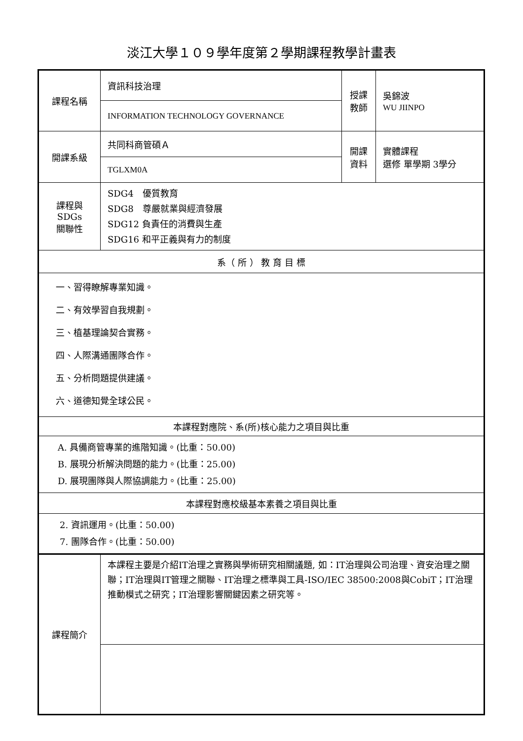淡江大學１０９學年度第２學期課程教學計畫表
| 課程名稱 | 資訊科技治理 | 授課 教師 | 吳錦波 WU JIINPO |
| | INFORMATION TECHNOLOGY GOVERNANCE | | |
| 開課系級 | 共同科商管碩Ａ | 開課 資料 | 實體課程 選修 單學期 3學分 |
| | TGLXM0A | | |
| 課程與SDGs 關聯性 | SDG4 優質教育 SDG8 尊嚴就業與經濟發展 SDG12 負責任的消費與生產 SDG16 和平正義與有力的制度 | | |
| 系（ 所 ） 教 育 目 標 | | | |
| 一、習得瞭解專業知識。 二、有效學習自我規劃。 三、植基理論契合實務。 四、人際溝通團隊合作。 五、分析問題提供建議。 六、道德知覺全球公民。 | | | |
| 本課程對應院、系(所)核心能力之項目與比重 | | | |
| A. 具備商管專業的進階知識。(比重：50.00) B. 展現分析解決問題的能力。(比重：25.00) D. 展現團隊與人際協調能力。(比重：25.00) | | | |
| 本課程對應校級基本素養之項目與比重 | | | |
| 2. 資訊運用。(比重：50.00) 7. 團隊合作。(比重：50.00) | | | |
| 課程簡介 | 本課程主要是介紹IT治理之實務與學術研究相關議題, 如：IT治理與公司治理、資安治理之關聯；IT治理與IT管理之關聯、IT治理之標準與工具-ISO/IEC 38500:2008與CobiT；IT治理推動模式之研究；IT治理影響關鍵因素之研究等。 | | |